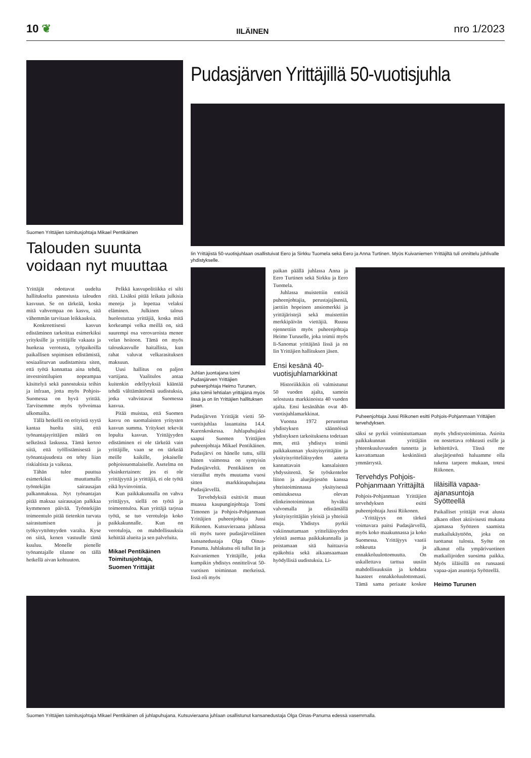10 ❦ IILÄINEN nro 1/2023
Suomen Yrittäjien toimitusjohtaja Mikael Pentikäinen
Talouden suunta voidaan nyt muuttaa
Yrittäjät odottavat uudelta hallitukselta panostusta talouden kasvuun. Se on tärkeää, koska mitä vahvempaa on kasvu, sitä vähemmän tarvitaan leikkauksia.
Konkreettisesti kasvun edistäminen tarkoittaa esimerkiksi yrityksille ja yrittäjille vakaata ja huokeaa verotusta, työpaikoilla paikallisen sopimisen edistämistä, sosiaaliturvan uudistamista siten, että työtä kannattaa aina tehdä, investointilupien nopeampaa käsittelyä sekä panostuksia teihin ja infraan, jotta myös Pohjois-Suomessa on hyvä yrittää. Tarvitsemme myös työvoimaa ulkomailta.
Tällä hetkellä on erityistä syytä kantaa huolta siitä, että työnantajayrittäjien määrä on selkeässä laskussa. Tämä kertoo siitä, että työllistämisestä ja työnantajuudesta on tehty liian riskialtista ja vaikeaa.
Tähän tulee puuttua esimerkiksi muuttamalla työntekijän sairausajan palkanmaksua. Nyt työnantajan pitää maksaa sairausajan palkkaa kymmenen päivää. Työntekijän toimeentulo pitää tietenkin turvata sairastumisen ja työkyvyttömyyden varalta. Kyse on siitä, kenen vastuulle tämä kuuluu. Monelle pienelle työnantajalle tilanne on tällä hetkellä aivan kohtuuton.
Pelkkä kasvupolitiikka ei silti riitä. Lisäksi pitää leikata julkisia menoja ja lopettaa velaksi eläminen. Julkinen talous huolestuttaa yrittäjiä, koska mitä korkeampi velka meillä on, sitä suurempi osa verovaroista menee velan hoitoon. Tämä on myös talouskasvulle haitallista, kun rahat valuvat velkarasituksen maksuun.
Uusi hallitus on paljon vartijana. Vaalitulos antaa kuitenkin edellytyksiä kääntää tehdä välttämättömiä uudistuksia, jotka vahvistavat Suomessa kasvua.
Pitää muistaa, että Suomen kasvu on suomalaisten yritysten kasvun summa. Yritykset tekevät lopulta kasvun. Yrittäjyyden edistäminen ei ole tärkeää vain yrittäjille, vaan se on tärkeää meille kaikille, jokaiselle pohjoissuomalaiselle. Asetelma on yksinkertainen: jos ei ole yrittäjyyttä ja yrittäjiä, ei ole työtä eikä hyvinvointia.
Kun paikkakunnalla on vahva yrittäjyys, siellä on työtä ja toimeentuloa. Kun yrittäjä tarjoaa työtä, se tuo verotuloja koko paikkakunnalle. Kun on verotuloja, on mahdollisuuksia kehittää alueita ja sen palveluita.
Mikael Pentikäinen
Toimitusjohtaja,
Suomen Yrittäjät
Pudasjärven Yrittäjillä 50-vuotisjuhla
Iin Yrittäjistä 50-vuotisjuhlaan osallistuivat Eero ja Sirkku Tuomela sekä Eero ja Anna Turtinen. Myös Kuivaniemen Yrittäjiltä tuli onnittelu juhlivalle yhdistykselle.
Juhlan juontajana toimi Pudasjärven Yrittäjien puheenjohtaja Heimo Turunen, joka toimii lehtialan yrittäjänä myös Iissä ja on Iin Yrittäjien hallituksen jäsen.
Pudasjärven Yrittäjät vietti 50-vuotisjuhlaa lauantaina 14.4. Kurenkoskessa. Juhlapuhujaksi saapui Suomen Yrittäjien puheenjohtaja Mikael Pentikäinen. Pudasjärvi on hänelle tuttu, sillä hänen vaimonsa on syntyisin Pudasjärveltä. Pentikäinen on vieraillut myös muutama vuosi sitten markkinapuhujana Pudasjärvellä.
Tervehdyksiä esittivät muun muassa kaupunginjohtaja Tomi Timonen ja Pohjois-Pohjanmaan Yrittäjien puheenjohtaja Jussi Riikonen. Kutsuvieraana juhlassa oli myös tuore pudasjärveläinen kansanedustaja Olga Oinas-Panuma. Juhlakutsu oli tullut Iin ja Kuivaniemen Yrittäjille, jotka kumpikin yhdistys onnittelivat 50-vuotisen toiminnan merkeissä. Iissä oli myös
paikan päällä juhlassa Anna ja Eero Turtinen sekä Sirkku ja Eero Tuomela.
Juhlassa muistettiin entisiä puheenjohtajia, perustajajäseniä, jaettiin hopeinen ansiomerkki ja yrittäjäristejä sekä muistettiin merkkipäivän viettäjiä. Ruusu ojennettiin myös puheenjohtaja Heimo Turuselle, joka toimii myös Ii-Sanomat yrittäjänä Iissä ja on Iin Yrittäjien hallituksen jäsen.
Ensi kesänä 40-vuotisjuhlamarkkinat
Historiikkikin oli valmistunut 50 vuoden ajalta, samoin selostusta markkinoista 40 vuoden ajalta. Ensi kesänähän ovat 40-vuotisjuhlamarkkinat.
Vuonna 1972 perustetun yhdistyksen säännöissä yhdistyksen tarkoituksena todetaan mm, että yhdistys toimii paikkakunnan yksityisyrittäjäin ja yksityisyritteliäisyyden aatetta kannattavain kansalaisten yhdyssiteenä. Se työskentelee liiton ja aluejärjestön kanssa yhteistoiminnassa yksityisessä omistuksessa olevan elinkeinotoiminnan hyväksi valvomalla ja edistämällä yksityisyrittäjäin yleisiä ja yhteisiä etuja. Yhdistys pyrkii vakiinnuttamaan yritteliäisyyden yleistä asemaa paikkakunnalla ja poistamaan sitä haittaavia epäkohtia sekä aikaansaamaan hyödyllisiä uudistuksia. Li-
Puheenjohtaja Jussi Riikonen esitti Pohjois-Pohjanmaan Yrittäjien tervehdyksen.
säksi se pyrkii voimistuttamaan paikkakunnan yrittäjäin yhteenkuuluvuuden tunnetta ja kasvattamaan keskinäistä ymmärrystä.
Tervehdys Pohjois-Pohjanmaan Yrittäjiltä
Pohjois-Pohjanmaan Yrittäjien tervehdyksen esitti puheenjohtaja Jussi Riikonen.
-Yrittäjyys on tärkeä voimavara paitsi Pudasjärvellä, myös koko maakunnassa ja koko Suomessa. Yrittäjyys vaatii rohkeutta ja ennakkoluulottomuutta. On uskallettava tarttua uusiin mahdollisuuksiin ja kohdata haasteet ennakkoluulottomasti. Tämä sama periaate koskee myös yhdistystoimintaa. Asioita on nostettava rohkeasti esille ja kehitettävä. Tässä me aluejärjestönä haluamme olla tukena tarpeen mukaan, totesi Riikonen.
Iiläisillä vapaa-ajanasuntoja Syötteellä
Paikalliset yrittäjät ovat alusta alkaen olleet aktiivisesti mukana ajamassa Syötteen saamista matkailukäyttöön, joka on tuottanut tulosta. Syöte on alkanut olla ympärivuotinen matkailijoiden suosima paikka. Myös iiläisillä on runsaasti vapaa-ajan asuntoja Syötteellä.
Heimo Turunen
Suomen Yrittäjien toimitusjohtaja Mikael Pentikäinen oli juhlapuhujana. Kutsuvieraana juhlaan osallistunut kansanedustaja Olga Oinas-Panuma edessä vasemmalla.